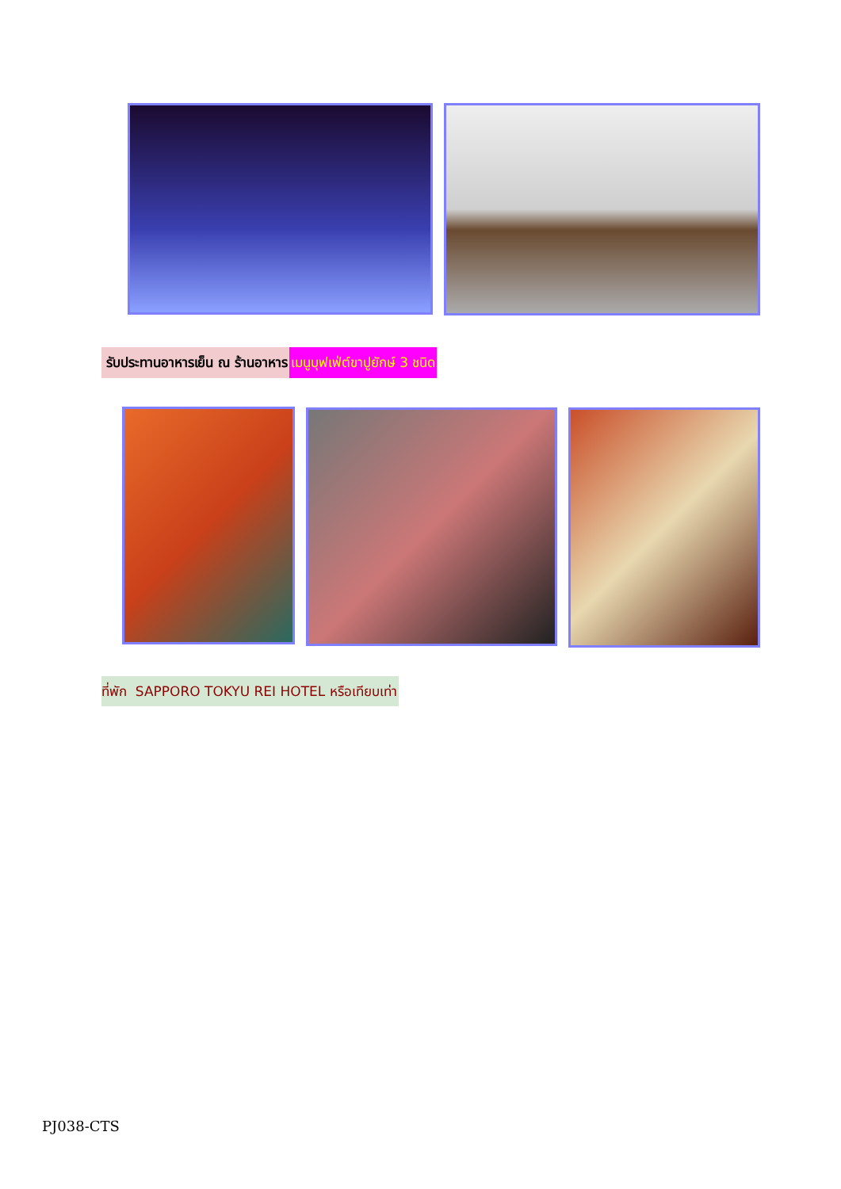รับประทานอาหารเย็น ณ ร้านอาหาร เมนูบุฟเฟ่ต์ขาปูยักษ์ 3 ชนิด
ที่พัก SAPPORO TOKYU REI HOTEL หรือเทียบเท่า
PJ038-CTS